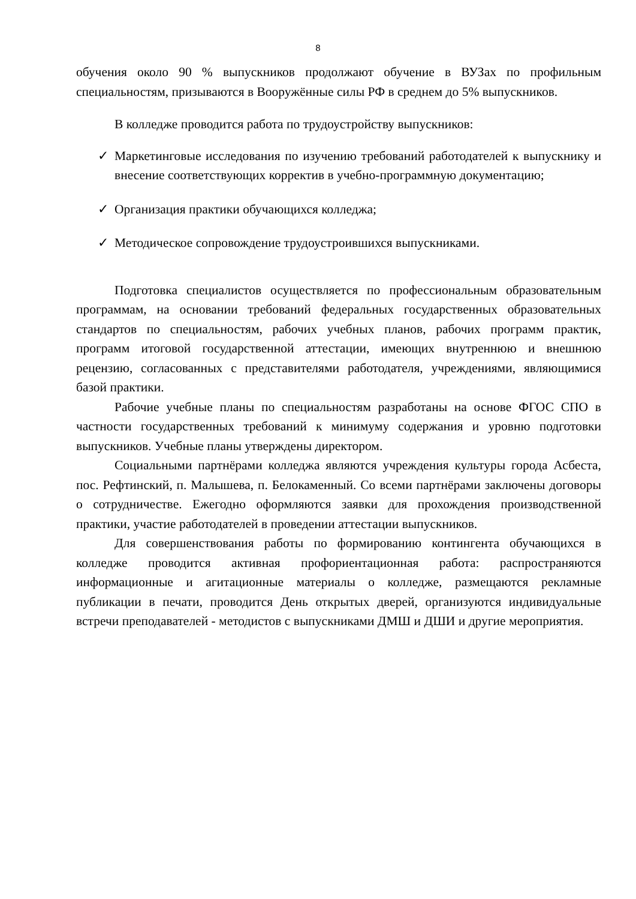8
обучения около 90 % выпускников продолжают обучение в ВУЗах по профильным специальностям, призываются в Вооружённые силы РФ в среднем до 5% выпускников.
В колледже проводится работа по трудоустройству выпускников:
✓ Маркетинговые исследования по изучению требований работодателей к выпускнику и внесение соответствующих корректив в учебно-программную документацию;
✓ Организация практики обучающихся колледжа;
✓ Методическое сопровождение трудоустроившихся выпускниками.
Подготовка специалистов осуществляется по профессиональным образовательным программам, на основании требований федеральных государственных образовательных стандартов по специальностям, рабочих учебных планов, рабочих программ практик, программ итоговой государственной аттестации, имеющих внутреннюю и внешнюю рецензию, согласованных с представителями работодателя, учреждениями, являющимися базой практики.
Рабочие учебные планы по специальностям разработаны на основе ФГОС СПО в частности государственных требований к минимуму содержания и уровню подготовки выпускников. Учебные планы утверждены директором.
Социальными партнёрами колледжа являются учреждения культуры города Асбеста, пос. Рефтинский, п. Малышева, п. Белокаменный. Со всеми партнёрами заключены договоры о сотрудничестве. Ежегодно оформляются заявки для прохождения производственной практики, участие работодателей в проведении аттестации выпускников.
Для совершенствования работы по формированию контингента обучающихся в колледже проводится активная профориентационная работа: распространяются информационные и агитационные материалы о колледже, размещаются рекламные публикации в печати, проводится День открытых дверей, организуются индивидуальные встречи преподавателей - методистов с выпускниками ДМШ и ДШИ и другие мероприятия.